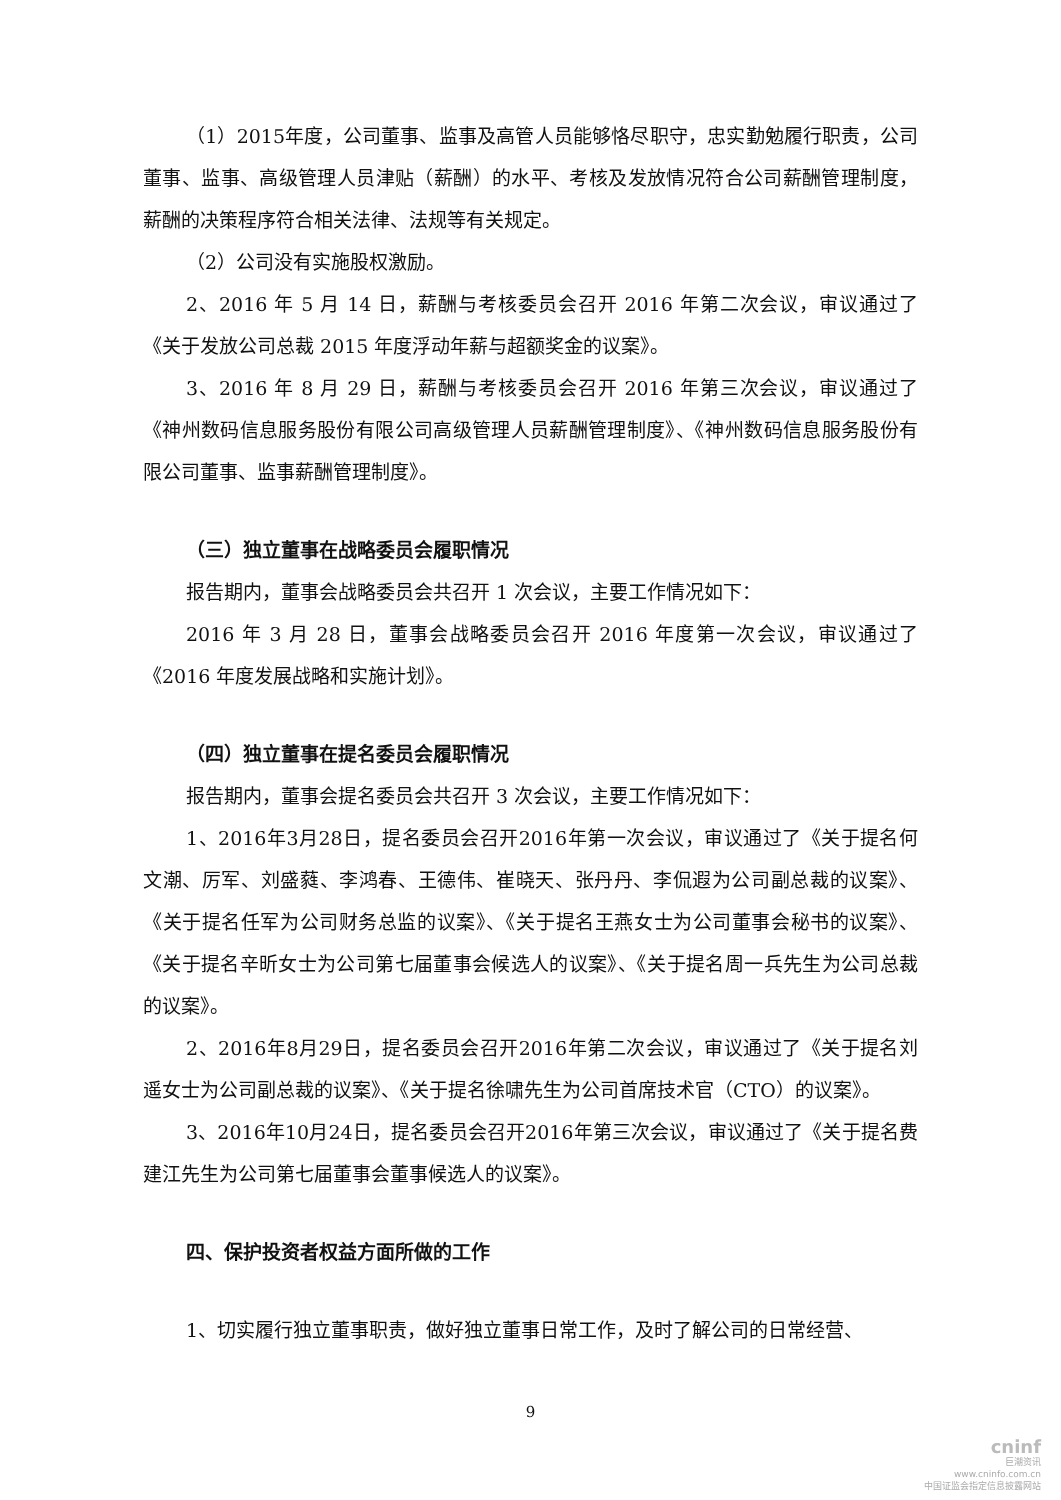（1）2015年度，公司董事、监事及高管人员能够恪尽职守，忠实勤勉履行职责，公司董事、监事、高级管理人员津贴（薪酬）的水平、考核及发放情况符合公司薪酬管理制度，薪酬的决策程序符合相关法律、法规等有关规定。
（2）公司没有实施股权激励。
2、2016 年 5 月 14 日，薪酬与考核委员会召开 2016 年第二次会议，审议通过了《关于发放公司总裁 2015 年度浮动年薪与超额奖金的议案》。
3、2016 年 8 月 29 日，薪酬与考核委员会召开 2016 年第三次会议，审议通过了《神州数码信息服务股份有限公司高级管理人员薪酬管理制度》、《神州数码信息服务股份有限公司董事、监事薪酬管理制度》。
（三）独立董事在战略委员会履职情况
报告期内，董事会战略委员会共召开 1 次会议，主要工作情况如下：
2016 年 3 月 28 日，董事会战略委员会召开 2016 年度第一次会议，审议通过了《2016 年度发展战略和实施计划》。
（四）独立董事在提名委员会履职情况
报告期内，董事会提名委员会共召开 3 次会议，主要工作情况如下：
1、2016年3月28日，提名委员会召开2016年第一次会议，审议通过了《关于提名何文潮、厉军、刘盛蕤、李鸿春、王德伟、崔晓天、张丹丹、李侃遐为公司副总裁的议案》、《关于提名任军为公司财务总监的议案》、《关于提名王燕女士为公司董事会秘书的议案》、《关于提名辛昕女士为公司第七届董事会候选人的议案》、《关于提名周一兵先生为公司总裁的议案》。
2、2016年8月29日，提名委员会召开2016年第二次会议，审议通过了《关于提名刘遥女士为公司副总裁的议案》、《关于提名徐啸先生为公司首席技术官（CTO）的议案》。
3、2016年10月24日，提名委员会召开2016年第三次会议，审议通过了《关于提名费建江先生为公司第七届董事会董事候选人的议案》。
四、保护投资者权益方面所做的工作
1、切实履行独立董事职责，做好独立董事日常工作，及时了解公司的日常经营、
9
cninf
巨潮资讯
www.cninfo.com.cn
中国证监会指定信息披露网站